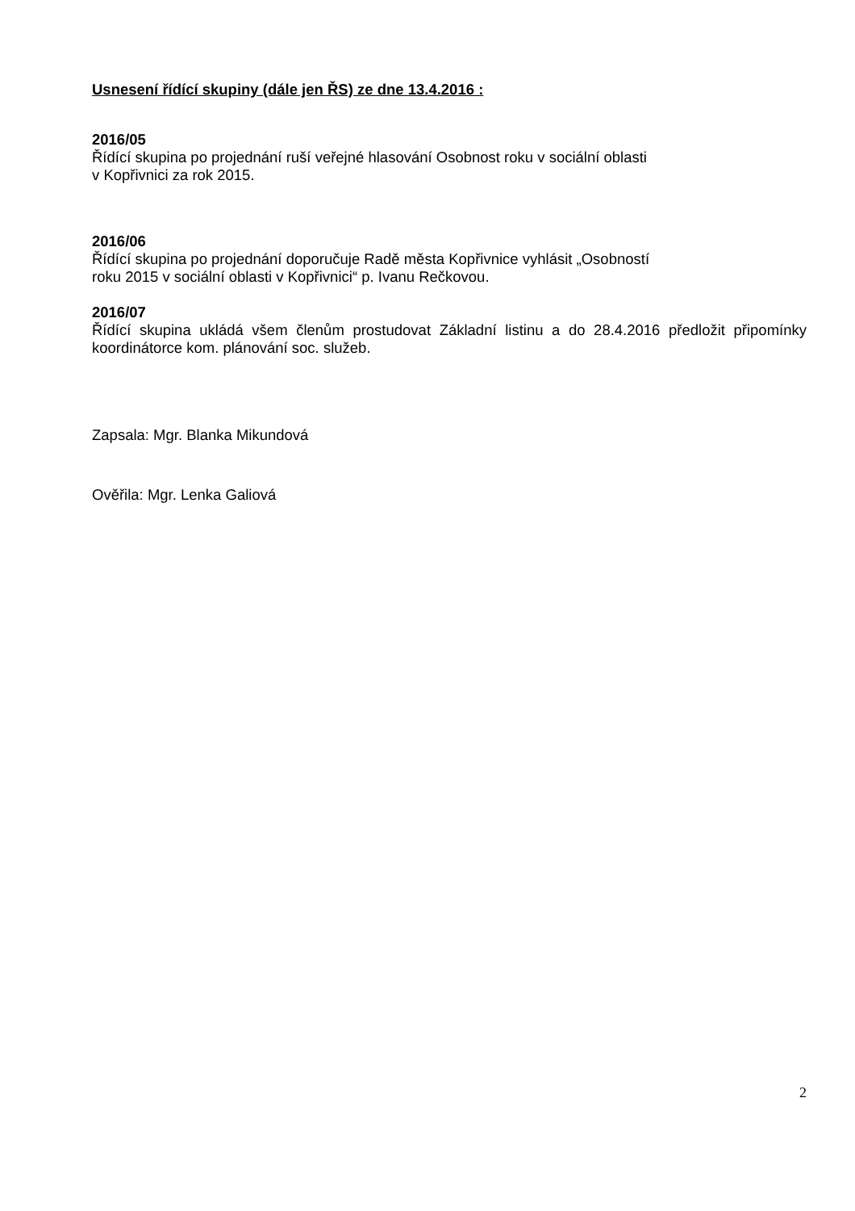Usnesení řídící skupiny (dále jen ŘS) ze dne 13.4.2016 :
2016/05
Řídící skupina po projednání ruší veřejné hlasování Osobnost roku v sociální oblasti
v Kopřivnici za rok 2015.
2016/06
Řídící skupina po projednání doporučuje Radě města Kopřivnice vyhlásit „Osobností
roku 2015 v sociální oblasti v Kopřivnici“ p. Ivanu Rečkovou.
2016/07
Řídící skupina ukládá všem členům prostudovat Základní listinu a do 28.4.2016 předložit připomínky koordinátorce kom. plánování soc. služeb.
Zapsala: Mgr. Blanka Mikundová
Ověřila: Mgr. Lenka Galiová
2